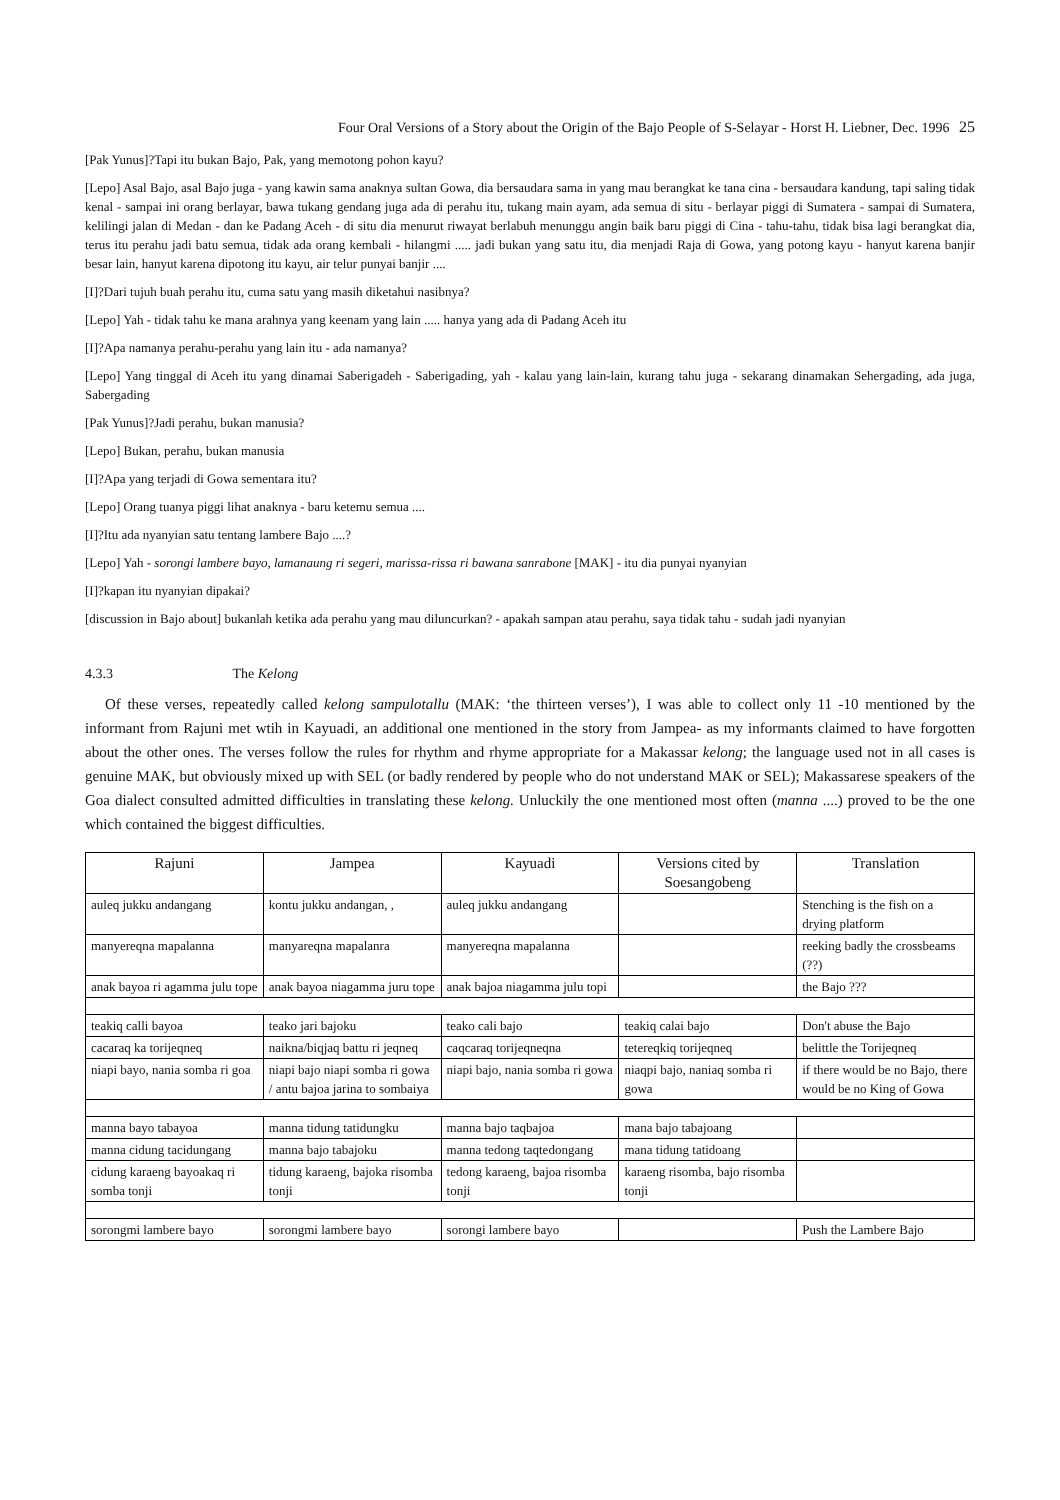Four Oral Versions of a Story about the Origin of the Bajo People of S-Selayar - Horst H. Liebner, Dec. 1996 25
[Pak Yunus]?Tapi itu bukan Bajo, Pak, yang memotong pohon kayu?
[Lepo] Asal Bajo, asal Bajo juga - yang kawin sama anaknya sultan Gowa, dia bersaudara sama in yang mau berangkat ke tana cina - bersaudara kandung, tapi saling tidak kenal - sampai ini orang berlayar, bawa tukang gendang juga ada di perahu itu, tukang main ayam, ada semua di situ - berlayar piggi di Sumatera - sampai di Sumatera, kelilingi jalan di Medan - dan ke Padang Aceh - di situ dia menurut riwayat berlabuh menunggu angin baik baru piggi di Cina - tahu-tahu, tidak bisa lagi berangkat dia, terus itu perahu jadi batu semua, tidak ada orang kembali - hilangmi ..... jadi bukan yang satu itu, dia menjadi Raja di Gowa, yang potong kayu - hanyut karena banjir besar lain, hanyut karena dipotong itu kayu, air telur punyai banjir ....
[I]?Dari tujuh buah perahu itu, cuma satu yang masih diketahui nasibnya?
[Lepo] Yah - tidak tahu ke mana arahnya yang keenam yang lain ..... hanya yang ada di Padang Aceh itu
[I]?Apa namanya perahu-perahu yang lain itu - ada namanya?
[Lepo] Yang tinggal di Aceh itu yang dinamai Saberigadeh - Saberigading, yah - kalau yang lain-lain, kurang tahu juga - sekarang dinamakan Sehergading, ada juga, Sabergading
[Pak Yunus]?Jadi perahu, bukan manusia?
[Lepo] Bukan, perahu, bukan manusia
[I]?Apa yang terjadi di Gowa sementara itu?
[Lepo] Orang tuanya piggi lihat anaknya - baru ketemu semua ....
[I]?Itu ada nyanyian satu tentang lambere Bajo ....?
[Lepo] Yah - sorongi lambere bayo, lamanaung ri segeri, marissa-rissa ri bawana sanrabone [MAK] - itu dia punyai nyanyian
[I]?kapan itu nyanyian dipakai?
[discussion in Bajo about] bukanlah ketika ada perahu yang mau diluncurkan? - apakah sampan atau perahu, saya tidak tahu - sudah jadi nyanyian
4.3.3 The Kelong
Of these verses, repeatedly called kelong sampulotallu (MAK: ‘the thirteen verses’), I was able to collect only 11 -10 mentioned by the informant from Rajuni met wtih in Kayuadi, an additional one mentioned in the story from Jampea- as my informants claimed to have forgotten about the other ones. The verses follow the rules for rhythm and rhyme appropriate for a Makassar kelong; the language used not in all cases is genuine MAK, but obviously mixed up with SEL (or badly rendered by people who do not understand MAK or SEL); Makassarese speakers of the Goa dialect consulted admitted difficulties in translating these kelong. Unluckily the one mentioned most often (manna ....) proved to be the one which contained the biggest difficulties.
| Rajuni | Jampea | Kayuadi | Versions cited by Soesangobeng | Translation |
| --- | --- | --- | --- | --- |
| auleq jukku andangang | kontu jukku andangan, , | auleq jukku andangang | | Stenching is the fish on a drying platform |
| manyereqna mapalanna | manyareqna mapalanra | manyereqna mapalanna | | reeking badly the crossbeams (??) |
| anak bayoa ri agamma julu tope | anak bayoa niagamma juru tope | anak bajoa niagamma julu topi | | the Bajo ??? |
| teakiq calli bayoa | teako jari bajoku | teako cali bajo | teakiq calai bajo | Don't abuse the Bajo |
| cacaraq ka torijeqneq | naikna/biqjaq battu ri jeqneq | caqcaraq torijeqneqna | tetereqkiq torijeqneq | belittle the Torijeqneq |
| niapi bayo, nania somba ri goa | niapi bajo niapi somba ri gowa / antu bajoa jarina to sombaiya | niapi bajo, nania somba ri gowa | niaqpi bajo, naniaq somba ri gowa | if there would be no Bajo, there would be no King of Gowa |
| manna bayo tabayoa | manna tidung tatidungku | manna bajo taqbajoa | mana bajo tabajoang | |
| manna cidung tacidungang | manna bajo tabajoku | manna tedong taqtedongang | mana tidung tatidoang | |
| cidung karaeng bayoakaq ri somba tonji | tidung karaeng, bajoka risomba tonji | tedong karaeng, bajoa risomba tonji | karaeng risomba, bajo risomba tonji | |
| sorongmi lambere bayo | sorongmi lambere bayo | sorongi lambere bayo | | Push the Lambere Bajo |